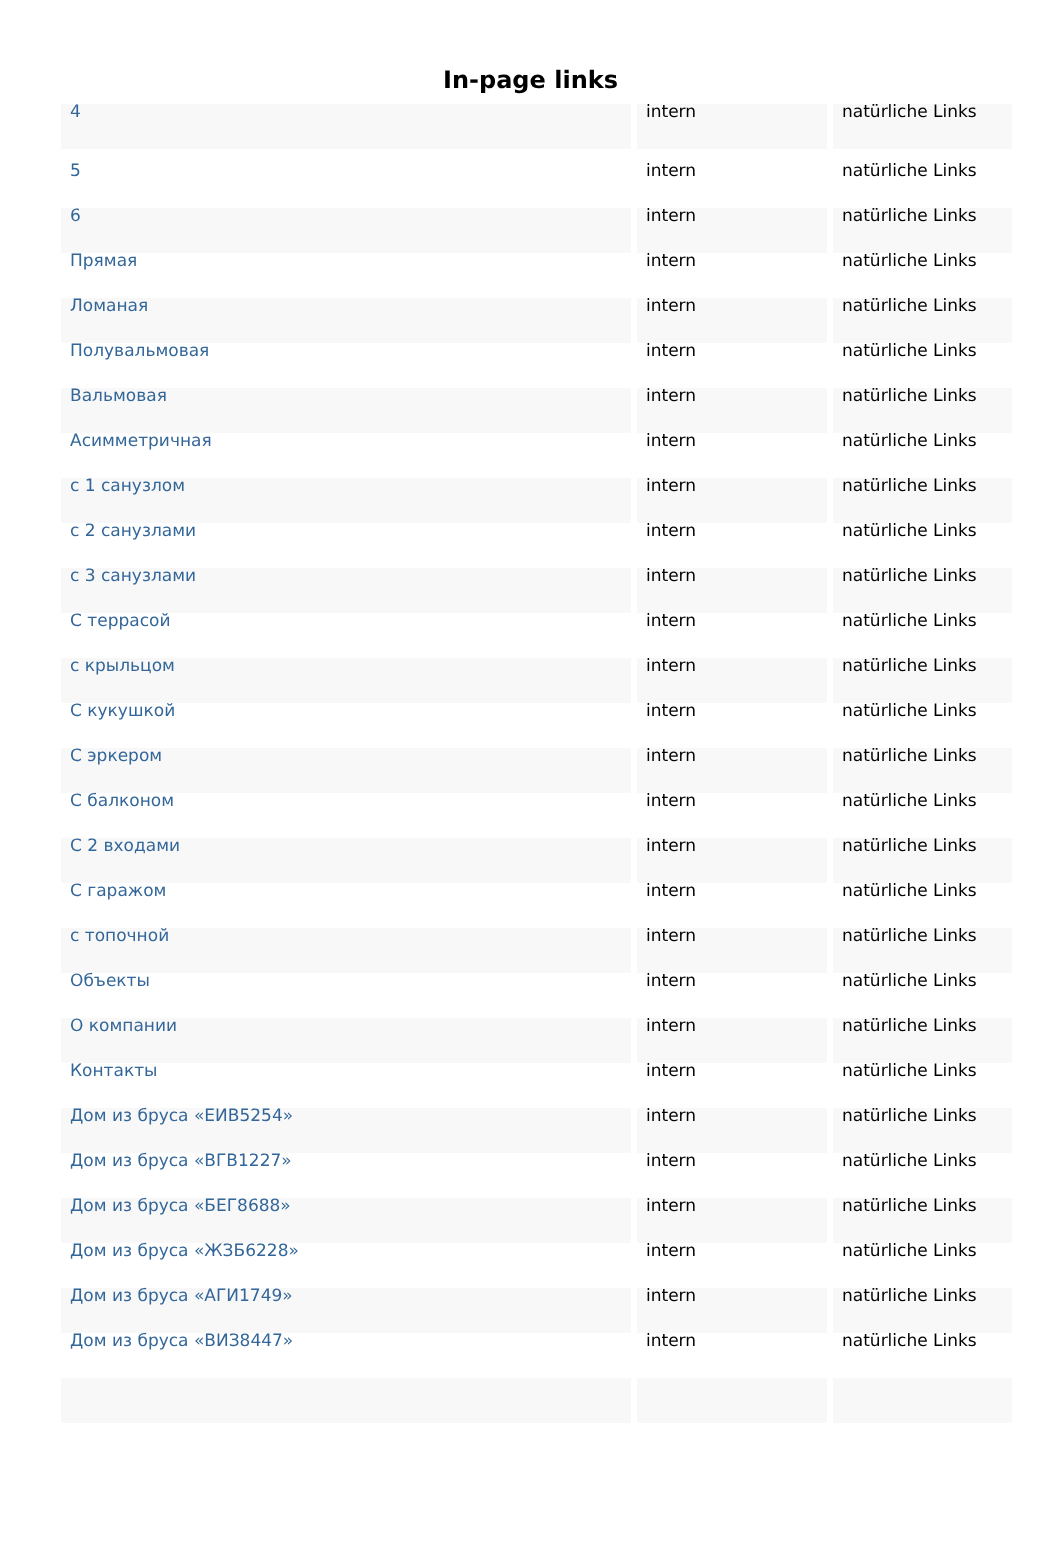In-page links
| 4 | intern | natürliche Links |
| 5 | intern | natürliche Links |
| 6 | intern | natürliche Links |
| Прямая | intern | natürliche Links |
| Ломаная | intern | natürliche Links |
| Полувальмовая | intern | natürliche Links |
| Вальмовая | intern | natürliche Links |
| Асимметричная | intern | natürliche Links |
| с 1 санузлом | intern | natürliche Links |
| с 2 санузлами | intern | natürliche Links |
| с 3 санузлами | intern | natürliche Links |
| С террасой | intern | natürliche Links |
| с крыльцом | intern | natürliche Links |
| С кукушкой | intern | natürliche Links |
| С эркером | intern | natürliche Links |
| С балконом | intern | natürliche Links |
| С 2 входами | intern | natürliche Links |
| С гаражом | intern | natürliche Links |
| с топочной | intern | natürliche Links |
| Объекты | intern | natürliche Links |
| О компании | intern | natürliche Links |
| Контакты | intern | natürliche Links |
| Дом из бруса «ЕИВ5254» | intern | natürliche Links |
| Дом из бруса «ВГВ1227» | intern | natürliche Links |
| Дом из бруса «БЕГ8688» | intern | natürliche Links |
| Дом из бруса «ЖЗБ6228» | intern | natürliche Links |
| Дом из бруса «АГИ1749» | intern | natürliche Links |
| Дом из бруса «ВИЗ8447» | intern | natürliche Links |